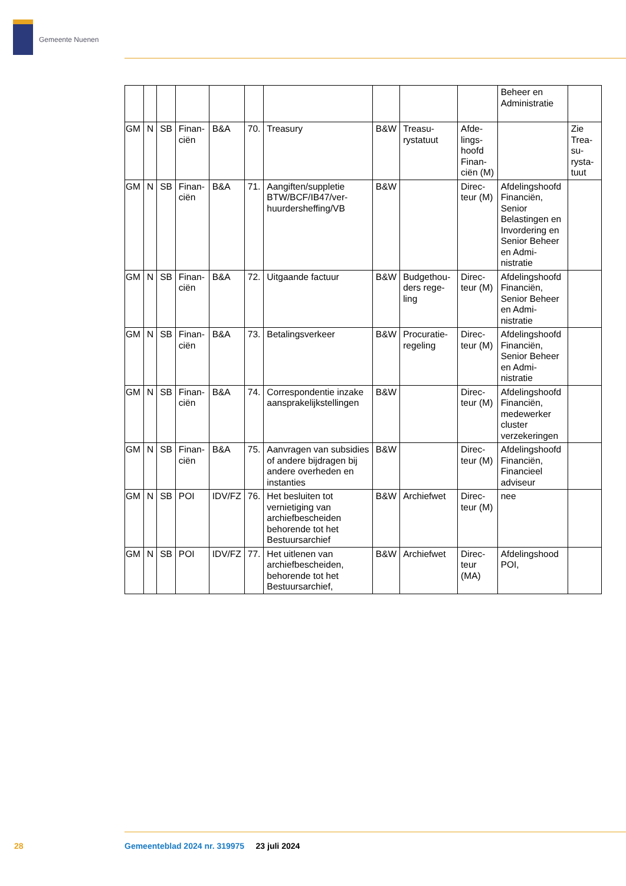Gemeente Nuenen
| | | | | | | | | | | Beheer en Admi­nistratie | |
| GM | N | SB | Finan­ciën | B&A | 70. | Treasury | B&W | Treasu­rystatuut | Afde­lings­hoofd Finan­ciën (M) | | Zie Trea­su­rysta­tuut |
| GM | N | SB | Finan­ciën | B&A | 71. | Aangiften/supple­tie BTW/BCF/IB47/ver­huurdershef­fing/VB | B&W | | Direc­teur (M) | Afde­lings­hoofd Fi­nanciën, Senior Belastin­gen en Invorde­ring en Senior Beheer en Admi­nistratie | |
| GM | N | SB | Finan­ciën | B&A | 72. | Uitgaande factuur | B&W | Budgethou­ders rege­ling | Direc­teur (M) | Afde­lings­hoofd Fi­nanciën, Senior Beheer en Admi­nistratie | |
| GM | N | SB | Finan­ciën | B&A | 73. | Betalingsverkeer | B&W | Procuratie­regeling | Direc­teur (M) | Afde­lings­hoofd Fi­nanciën, Senior Beheer en Admi­nistratie | |
| GM | N | SB | Finan­ciën | B&A | 74. | Correspondentie inzake aansprake­lijkstellingen | B&W | | Direc­teur (M) | Afde­lings­hoofd Fi­nanciën, mede­werker cluster verzeke­ringen | |
| GM | N | SB | Finan­ciën | B&A | 75. | Aanvragen van subsidies of ande­re bijdragen bij andere overheden en instanties | B&W | | Direc­teur (M) | Afde­lings­hoofd Fi­nanciën, Financi­eel advi­seur | |
| GM | N | SB | POI | IDV/FZ | 76. | Het besluiten tot vernietiging van archiefbescheiden behorende tot het Bestuursarchief | B&W | Archiefwet | Direc­teur (M) | nee | |
| GM | N | SB | POI | IDV/FZ | 77. | Het uitlenen van archiefbescheiden, behorende tot het Bestuursarchief, | B&W | Archiefwet | Direc­teur (MA) | Afde­lings­hood POI, | |
28
Gemeenteblad 2024 nr. 319975 23 juli 2024